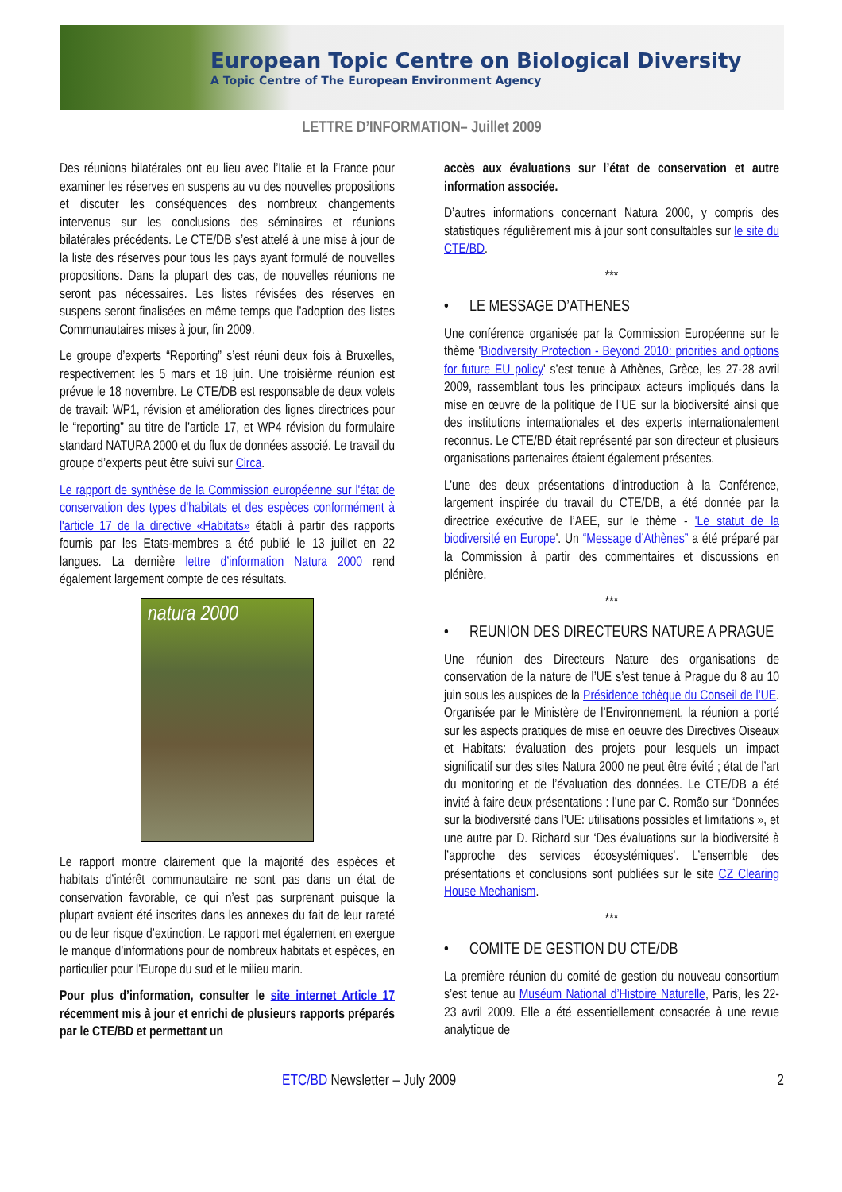European Topic Centre on Biological Diversity
A Topic Centre of The European Environment Agency
LETTRE D’INFORMATION– Juillet 2009
Des réunions bilatérales ont eu lieu avec l’Italie et la France pour examiner les réserves en suspens au vu des nouvelles propositions et discuter les conséquences des nombreux changements intervenus sur les conclusions des séminaires et réunions bilatérales précédents. Le CTE/DB s’est attelé à une mise à jour de la liste des réserves pour tous les pays ayant formulé de nouvelles propositions. Dans la plupart des cas, de nouvelles réunions ne seront pas nécessaires. Les listes révisées des réserves en suspens seront finalisées en même temps que l’adoption des listes Communautaires mises à jour, fin 2009.
Le groupe d’experts “Reporting” s’est réuni deux fois à Bruxelles, respectivement les 5 mars et 18 juin. Une troisièrme réunion est prévue le 18 novembre. Le CTE/DB est responsable de deux volets de travail: WP1, révision et amélioration des lignes directrices pour le “reporting” au titre de l’article 17, et WP4 révision du formulaire standard NATURA 2000 et du flux de données associé. Le travail du groupe d’experts peut être suivi sur Circa.
Le rapport de synthèse de la Commission européenne sur l'état de conservation des types d'habitats et des espèces conformément à l'article 17 de la directive «Habitats» établi à partir des rapports fournis par les Etats-membres a été publié le 13 juillet en 22 langues. La dernière lettre d’information Natura 2000 rend également largement compte de ces résultats.
natura 2000
Le rapport montre clairement que la majorité des espèces et habitats d’intérêt communautaire ne sont pas dans un état de conservation favorable, ce qui n’est pas surprenant puisque la plupart avaient été inscrites dans les annexes du fait de leur rareté ou de leur risque d’extinction. Le rapport met également en exergue le manque d’informations pour de nombreux habitats et espèces, en particulier pour l’Europe du sud et le milieu marin.
Pour plus d’information, consulter le site internet Article 17 récemment mis à jour et enrichi de plusieurs rapports préparés par le CTE/BD et permettant un
accès aux évaluations sur l’état de conservation et autre information associée.
D’autres informations concernant Natura 2000, y compris des statistiques régulièrement mis à jour sont consultables sur le site du CTE/BD.
***
• LE MESSAGE D’ATHENES
Une conférence organisée par la Commission Européenne sur le thème 'Biodiversity Protection - Beyond 2010: priorities and options for future EU policy' s’est tenue à Athènes, Grèce, les 27-28 avril 2009, rassemblant tous les principaux acteurs impliqués dans la mise en œuvre de la politique de l’UE sur la biodiversité ainsi que des institutions internationales et des experts internationalement reconnus. Le CTE/BD était représenté par son directeur et plusieurs organisations partenaires étaient également présentes.
L’une des deux présentations d’introduction à la Conférence, largement inspirée du travail du CTE/DB, a été donnée par la directrice exécutive de l’AEE, sur le thème - 'Le statut de la biodiversité en Europe'. Un “Message d’Athènes” a été préparé par la Commission à partir des commentaires et discussions en plénière.
***
• REUNION DES DIRECTEURS NATURE A PRAGUE
Une réunion des Directeurs Nature des organisations de conservation de la nature de l’UE s’est tenue à Prague du 8 au 10 juin sous les auspices de la Présidence tchèque du Conseil de l’UE. Organisée par le Ministère de l’Environnement, la réunion a porté sur les aspects pratiques de mise en oeuvre des Directives Oiseaux et Habitats: évaluation des projets pour lesquels un impact significatif sur des sites Natura 2000 ne peut être évité ; état de l’art du monitoring et de l’évaluation des données. Le CTE/DB a été invité à faire deux présentations : l’une par C. Romão sur “Données sur la biodiversité dans l’UE: utilisations possibles et limitations », et une autre par D. Richard sur ‘Des évaluations sur la biodiversité à l’approche des services écosystémiques’. L’ensemble des présentations et conclusions sont publiées sur le site CZ Clearing House Mechanism.
***
• COMITE DE GESTION DU CTE/DB
La première réunion du comité de gestion du nouveau consortium s’est tenue au Muséum National d’Histoire Naturelle, Paris, les 22-23 avril 2009. Elle a été essentiellement consacrée à une revue analytique de
ETC/BD Newsletter – July 2009 2